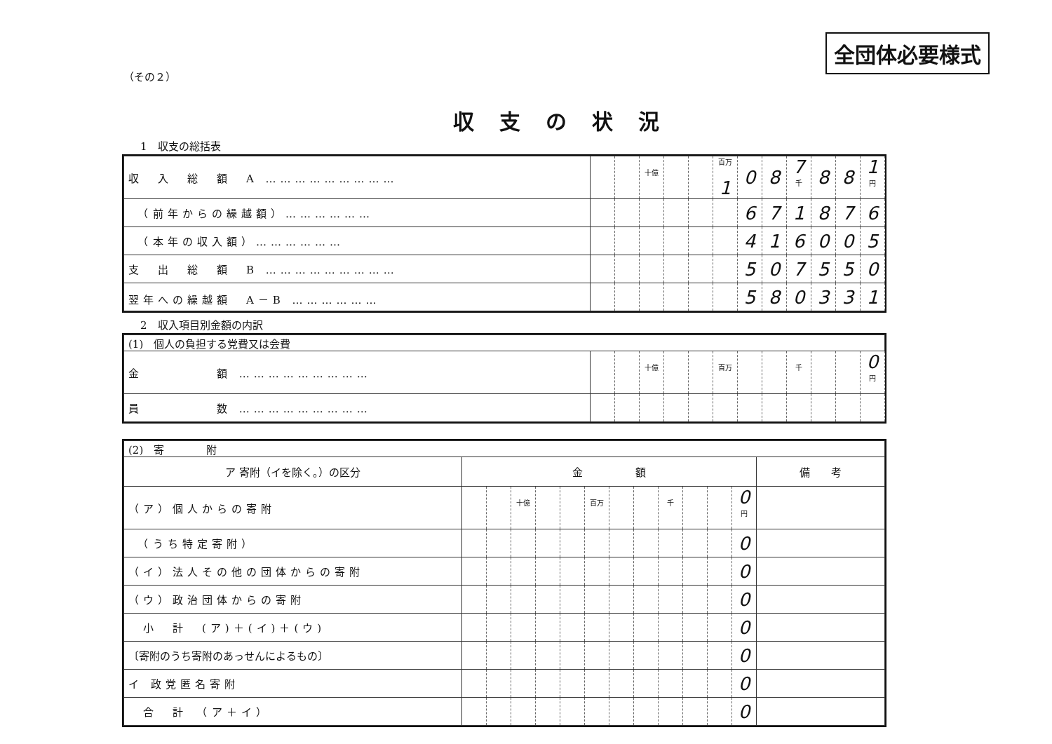全団体必要様式
（その２）
収支の状況
1　収支の総括表
| 収 入 総 額 A ……………………… | | | 十億 | | | 百万 1 | 0 | 8 | 7 千 | 8 | 8 | 1 円 |
| （前年からの繰越額）……………… | | | | | | | 6 | 7 | 1 | 8 | 7 | 6 |
| （本年の収入額）……………… | | | | | | | 4 | 1 | 6 | 0 | 0 | 5 |
| 支 出 総 額 B ……………………… | | | | | | | 5 | 0 | 7 | 5 | 5 | 0 |
| 翌年への繰越額 A－B ……………… | | | | | | | 5 | 8 | 0 | 3 | 3 | 1 |
2　収入項目別金額の内訳
| (1) 個人の負担する党費又は会費 | | | | | | | | | | | | |
| 金 額 ……………………… | | | 十億 | | | 百万 | | | 千 | | | 0 円 |
| 員 数 ……………………… | | | | | | | | | | | | |
| (2) 寄 附 | | | | | | | | | | | | | |
| ア 寄附（イを除く。）の区分 | 金 額 | | | | | | | | | | | | 備 考 |
| （ア）個人からの寄附 | | | 十億 | | | 百万 | | | 千 | | | 0 円 | |
| （うち特定寄附） | | | | | | | | | | | | 0 | |
| （イ）法人その他の団体からの寄附 | | | | | | | | | | | | 0 | |
| （ウ）政治団体からの寄附 | | | | | | | | | | | | 0 | |
| 小 計 (ア)＋(イ)＋(ウ) | | | | | | | | | | | | 0 | |
| 〔寄附のうち寄附のあっせんによるもの〕 | | | | | | | | | | | | 0 | |
| イ 政党匿名寄附 | | | | | | | | | | | | 0 | |
| 合 計 （ア＋イ） | | | | | | | | | | | | 0 | |